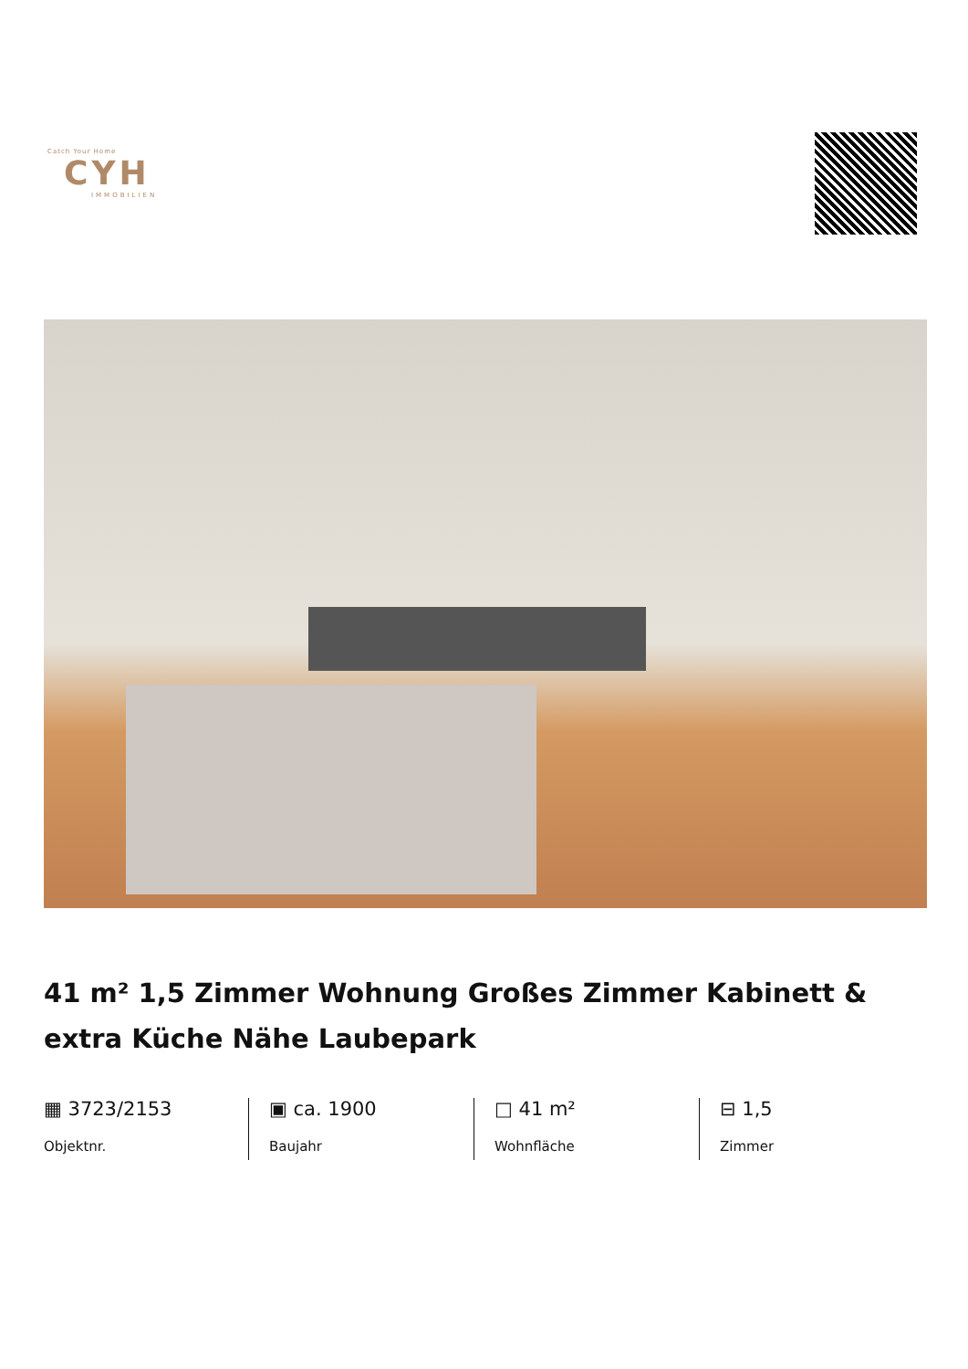Catch Your Home
CYH
IMMOBILIEN
41 m² 1,5 Zimmer Wohnung Großes Zimmer Kabinett & extra Küche Nähe Laubepark
▦ 3723/2153
Objektnr.
▣ ca. 1900
Baujahr
□ 41 m²
Wohnfläche
⊟ 1,5
Zimmer